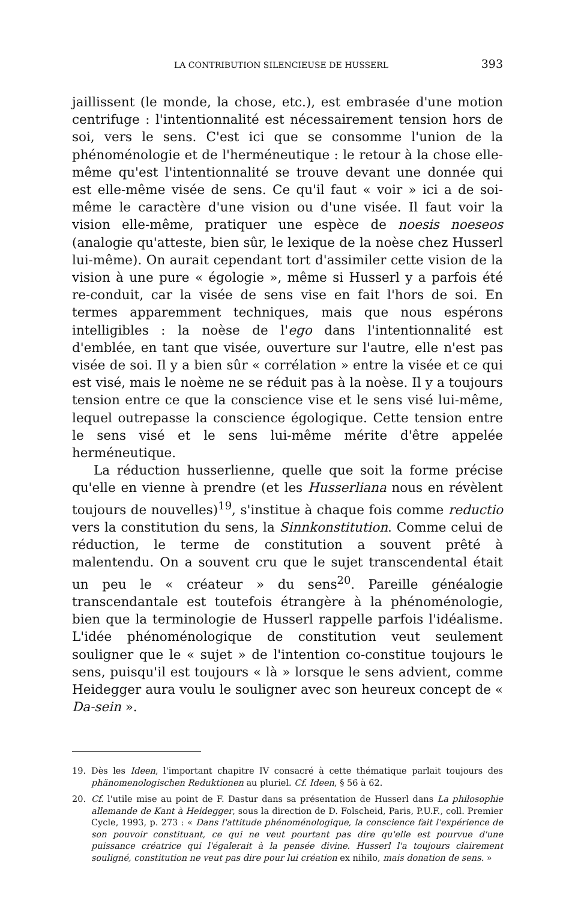LA CONTRIBUTION SILENCIEUSE DE HUSSERL 393
jaillissent (le monde, la chose, etc.), est embrasée d'une motion centrifuge : l'intentionnalité est nécessairement tension hors de soi, vers le sens. C'est ici que se consomme l'union de la phénoménologie et de l'herméneutique : le retour à la chose elle-même qu'est l'intentionnalité se trouve devant une donnée qui est elle-même visée de sens. Ce qu'il faut « voir » ici a de soi-même le caractère d'une vision ou d'une visée. Il faut voir la vision elle-même, pratiquer une espèce de noesis noeseos (analogie qu'atteste, bien sûr, le lexique de la noèse chez Husserl lui-même). On aurait cependant tort d'assimiler cette vision de la vision à une pure « égologie », même si Husserl y a parfois été re-conduit, car la visée de sens vise en fait l'hors de soi. En termes apparemment techniques, mais que nous espérons intelligibles : la noèse de l'ego dans l'intentionnalité est d'emblée, en tant que visée, ouverture sur l'autre, elle n'est pas visée de soi. Il y a bien sûr « corrélation » entre la visée et ce qui est visé, mais le noème ne se réduit pas à la noèse. Il y a toujours tension entre ce que la conscience vise et le sens visé lui-même, lequel outrepasse la conscience égologique. Cette tension entre le sens visé et le sens lui-même mérite d'être appelée herméneutique.
La réduction husserlienne, quelle que soit la forme précise qu'elle en vienne à prendre (et les Husserliana nous en révèlent toujours de nouvelles)<sup>19</sup>, s'institue à chaque fois comme reductio vers la constitution du sens, la Sinnkonstitution. Comme celui de réduction, le terme de constitution a souvent prêté à malentendu. On a souvent cru que le sujet transcendental était un peu le « créateur » du sens<sup>20</sup>. Pareille généalogie transcendantale est toutefois étrangère à la phénoménologie, bien que la terminologie de Husserl rappelle parfois l'idéalisme. L'idée phénoménologique de constitution veut seulement souligner que le « sujet » de l'intention co-constitue toujours le sens, puisqu'il est toujours « là » lorsque le sens advient, comme Heidegger aura voulu le souligner avec son heureux concept de « Da-sein ».
19. Dès les Ideen, l'important chapitre IV consacré à cette thématique parlait toujours des phänomenologischen Reduktionen au pluriel. Cf. Ideen, § 56 à 62.
20. Cf. l'utile mise au point de F. Dastur dans sa présentation de Husserl dans La philosophie allemande de Kant à Heidegger, sous la direction de D. Folscheid, Paris, P.U.F., coll. Premier Cycle, 1993, p. 273 : « Dans l'attitude phénoménologique, la conscience fait l'expérience de son pouvoir constituant, ce qui ne veut pourtant pas dire qu'elle est pourvue d'une puissance créatrice qui l'égalerait à la pensée divine. Husserl l'a toujours clairement souligné, constitution ne veut pas dire pour lui création ex nihilo, mais donation de sens. »